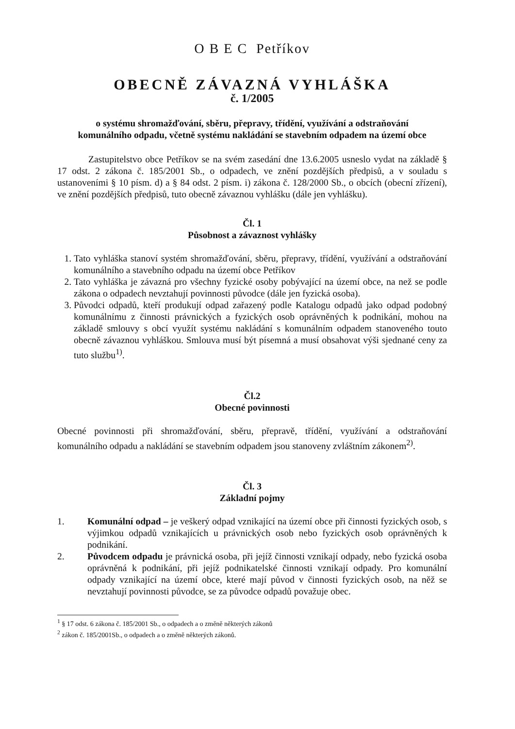O B E C Petříkov
OBECNĚ ZÁVAZNÁ VYHLÁŠKA
č. 1/2005
o systému shromažďování, sběru, přepravy, třídění, využívání a odstraňování
komunálního odpadu, včetně systému nakládání se stavebním odpadem na území obce
Zastupitelstvo obce Petříkov se na svém zasedání dne 13.6.2005 usneslo vydat na základě § 17 odst. 2 zákona č. 185/2001 Sb., o odpadech, ve znění pozdějších předpisů, a v souladu s ustanoveními § 10 písm. d) a § 84 odst. 2 písm. i) zákona č. 128/2000 Sb., o obcích (obecní zřízení), ve znění pozdějších předpisů, tuto obecně závaznou vyhlášku (dále jen vyhlášku).
Čl. 1
Působnost a závaznost vyhlášky
1. Tato vyhláška stanoví systém shromažďování, sběru, přepravy, třídění, využívání a odstraňování komunálního a stavebního odpadu na území obce Petříkov
2. Tato vyhláška je závazná pro všechny fyzické osoby pobývající na území obce, na než se podle zákona o odpadech nevztahují povinnosti původce (dále jen fyzická osoba).
3. Původci odpadů, kteří produkují odpad zařazený podle Katalogu odpadů jako odpad podobný komunálnímu z činnosti právnických a fyzických osob oprávněných k podnikání, mohou na základě smlouvy s obcí využít systému nakládání s komunálním odpadem stanoveného touto obecně závaznou vyhláškou. Smlouva musí být písemná a musí obsahovat výši sjednané ceny za tuto službu<sup>1)</sup>.
Čl.2
Obecné povinnosti
Obecné povinnosti při shromažďování, sběru, přepravě, třídění, využívání a odstraňování komunálního odpadu a nakládání se stavebním odpadem jsou stanoveny zvláštním zákonem<sup>2)</sup>.
Čl. 3
Základní pojmy
1. Komunální odpad – je veškerý odpad vznikající na území obce při činnosti fyzických osob, s výjimkou odpadů vznikajících u právnických osob nebo fyzických osob oprávněných k podnikání.
2. Původcem odpadu je právnická osoba, při jejíž činnosti vznikají odpady, nebo fyzická osoba oprávněná k podnikání, při jejíž podnikatelské činnosti vznikají odpady. Pro komunální odpady vznikající na území obce, které mají původ v činnosti fyzických osob, na něž se nevztahují povinnosti původce, se za původce odpadů považuje obec.
<sup>1</sup> § 17 odst. 6 zákona č. 185/2001 Sb., o odpadech a o změně některých zákonů
<sup>2</sup> zákon č. 185/2001Sb., o odpadech a o změně některých zákonů.